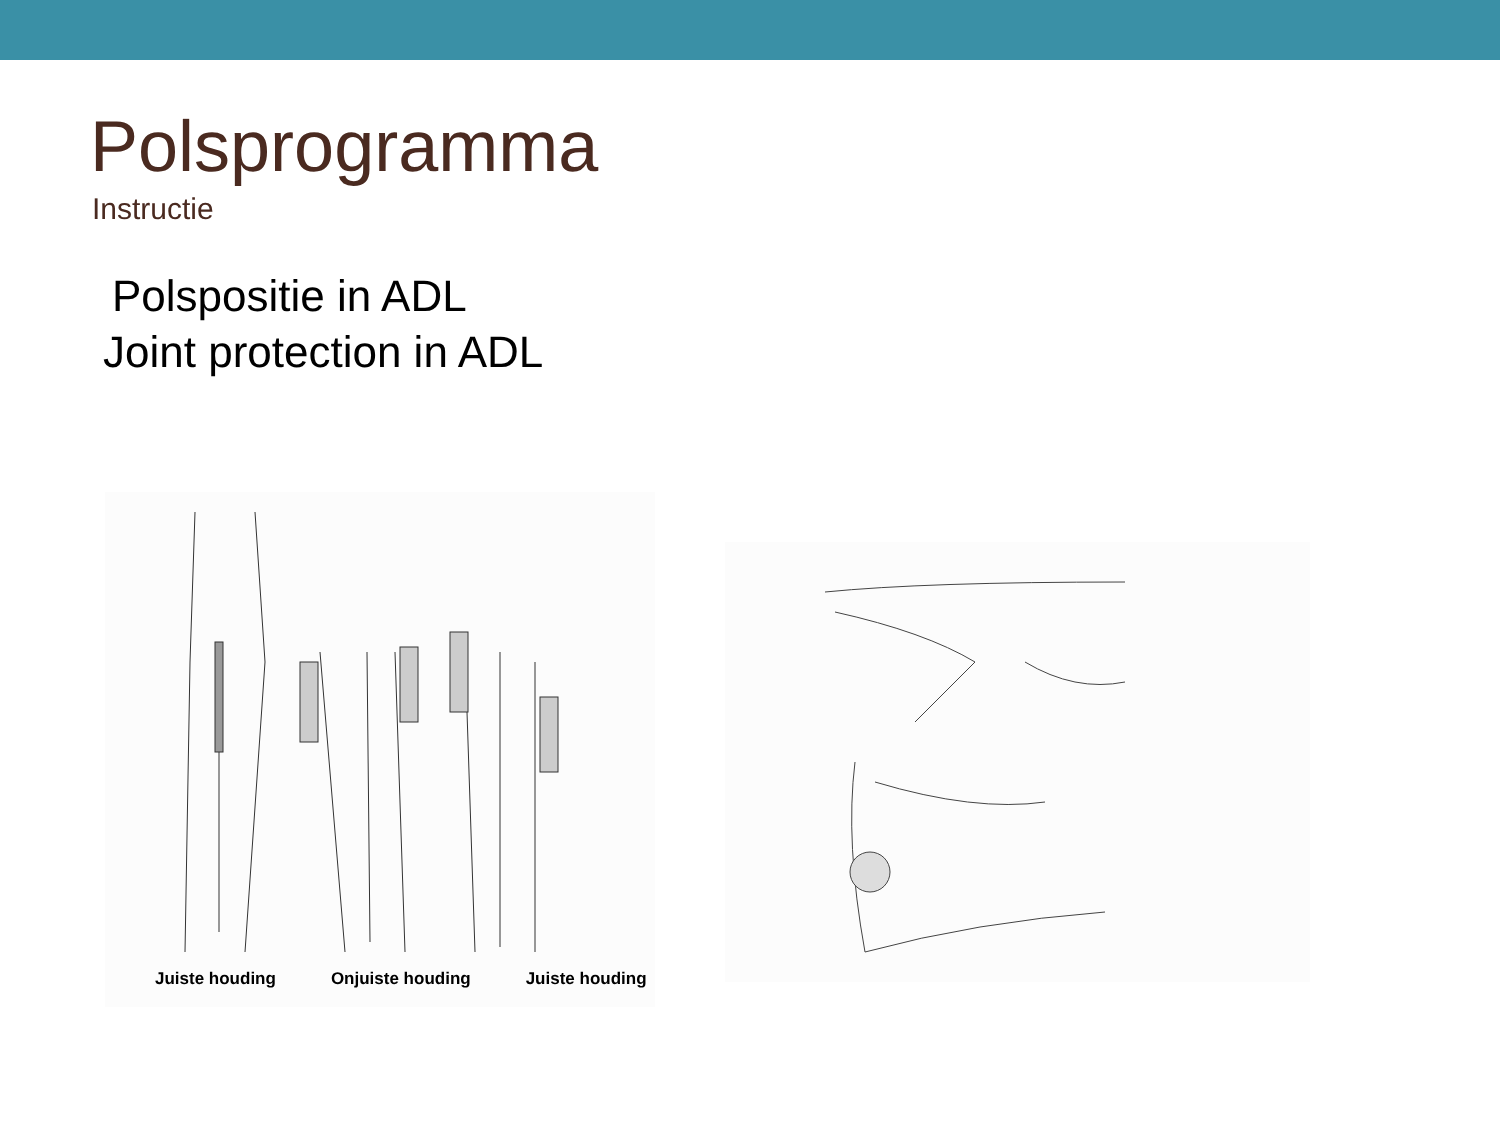Polsprogramma
Instructie
Polspositie in ADL
Joint protection in ADL
Juiste houding Onjuiste houding Juiste houding